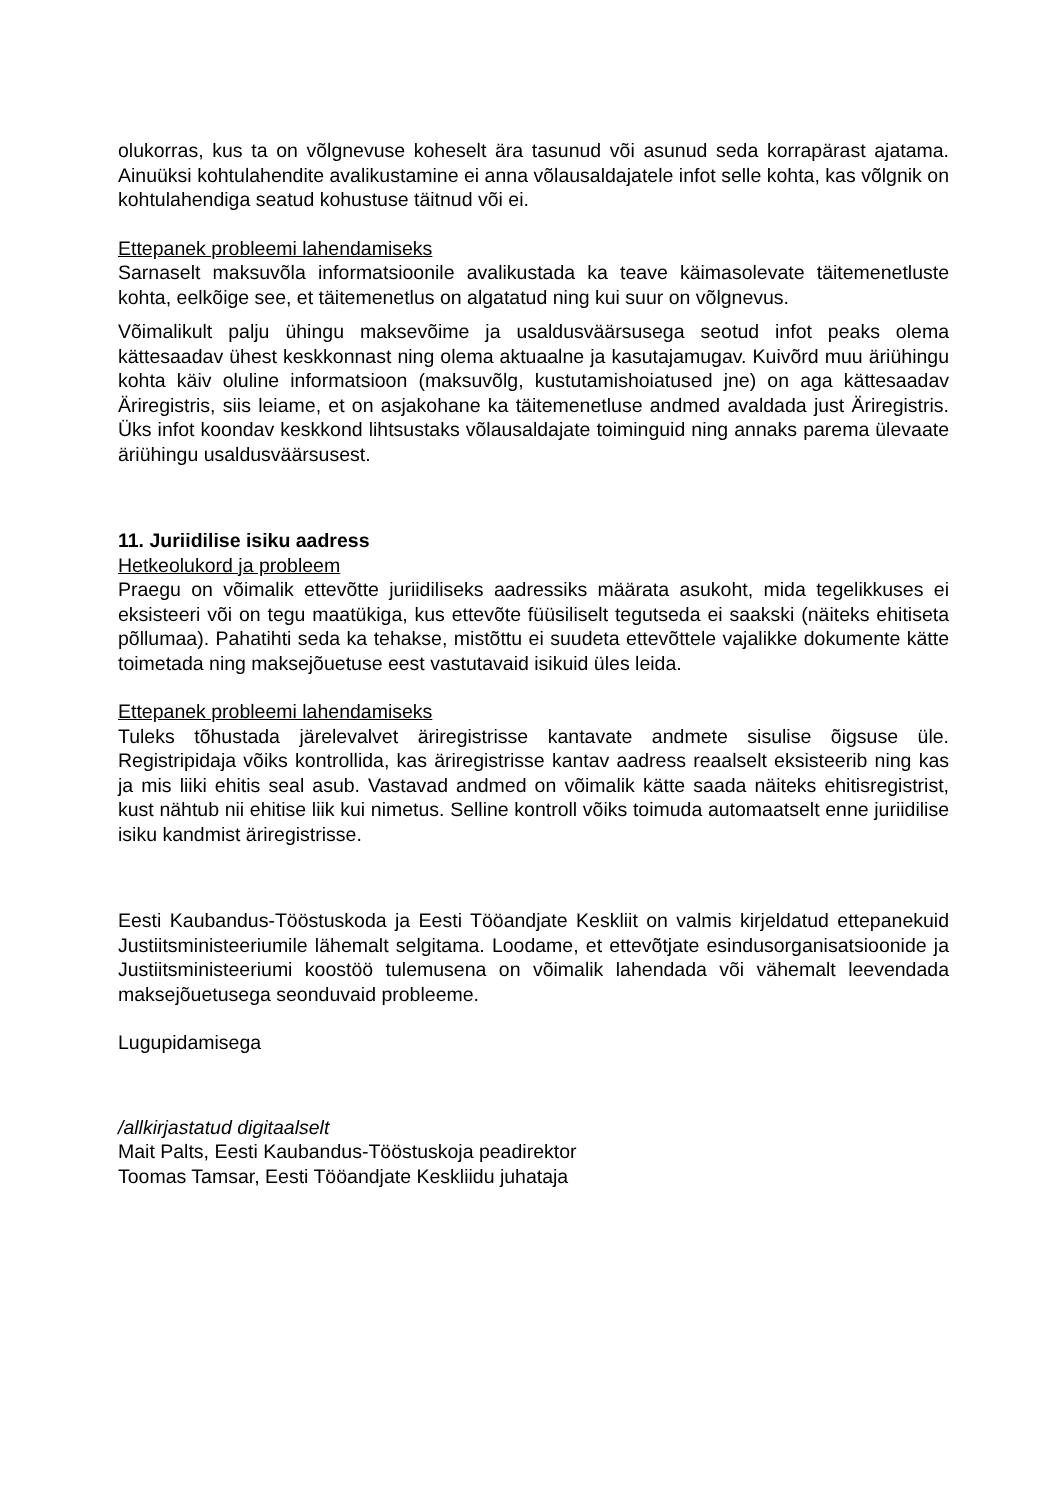olukorras, kus ta on võlgnevuse koheselt ära tasunud või asunud seda korrapärast ajatama. Ainuüksi kohtulahendite avalikustamine ei anna võlausaldajatele infot selle kohta, kas võlgnik on kohtulahendiga seatud kohustuse täitnud või ei.
Ettepanek probleemi lahendamiseks
Sarnaselt maksuvõla informatsioonile avalikustada ka teave käimasolevate täitemenetluste kohta, eelkõige see, et täitemenetlus on algatatud ning kui suur on võlgnevus.
Võimalikult palju ühingu maksevõime ja usaldusväärsusega seotud infot peaks olema kättesaadav ühest keskkonnast ning olema aktuaalne ja kasutajamugav. Kuivõrd muu äriühingu kohta käiv oluline informatsioon (maksuvõlg, kustutamishoiatused jne) on aga kättesaadav Äriregistris, siis leiame, et on asjakohane ka täitemenetluse andmed avaldada just Äriregistris. Üks infot koondav keskkond lihtsustaks võlausaldajate toiminguid ning annaks parema ülevaate äriühingu usaldusväärsusest.
11. Juriidilise isiku aadress
Hetkeolukord ja probleem
Praegu on võimalik ettevõtte juriidiliseks aadressiks määrata asukoht, mida tegelikkuses ei eksisteeri või on tegu maatükiga, kus ettevõte füüsiliselt tegutseda ei saakski (näiteks ehitiseta põllumaa). Pahatihti seda ka tehakse, mistõttu ei suudeta ettevõttele vajalikke dokumente kätte toimetada ning maksejõuetuse eest vastutavaid isikuid üles leida.
Ettepanek probleemi lahendamiseks
Tuleks tõhustada järelevalvet äriregistrisse kantavate andmete sisulise õigsuse üle. Registripidaja võiks kontrollida, kas äriregistrisse kantav aadress reaalselt eksisteerib ning kas ja mis liiki ehitis seal asub. Vastavad andmed on võimalik kätte saada näiteks ehitisregistrist, kust nähtub nii ehitise liik kui nimetus. Selline kontroll võiks toimuda automaatselt enne juriidilise isiku kandmist äriregistrisse.
Eesti Kaubandus-Tööstuskoda ja Eesti Tööandjate Keskliit on valmis kirjeldatud ettepanekuid Justiitsministeeriumile lähemalt selgitama. Loodame, et ettevõtjate esindusorganisatsioonide ja Justiitsministeeriumi koostöö tulemusena on võimalik lahendada või vähemalt leevendada maksejõuetusega seonduvaid probleeme.
Lugupidamisega
/allkirjastatud digitaalselt
Mait Palts, Eesti Kaubandus-Tööstuskoja peadirektor
Toomas Tamsar, Eesti Tööandjate Keskliidu juhataja